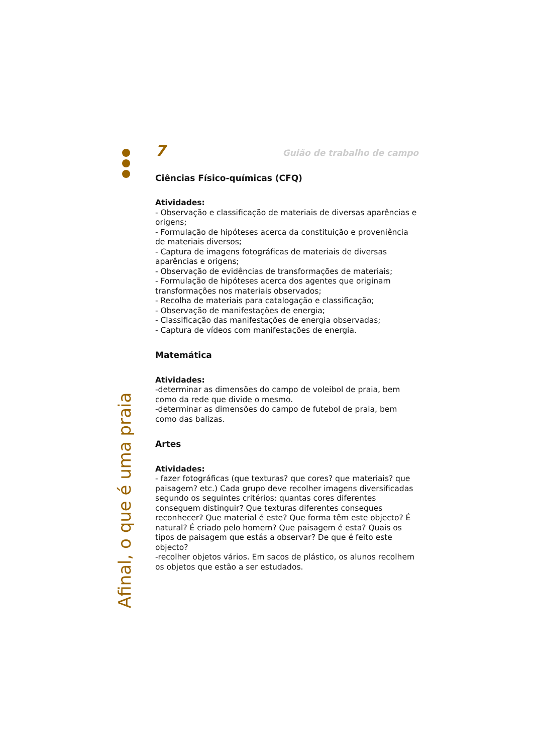7 Guião de trabalho de campo
Ciências Físico-químicas (CFQ)
Atividades:
- Observação e classificação de materiais de diversas aparências e origens;
- Formulação de hipóteses acerca da constituição e proveniência de materiais diversos;
- Captura de imagens fotográficas de materiais de diversas aparências e origens;
- Observação de evidências de transformações de materiais;
- Formulação de hipóteses acerca dos agentes que originam transformações nos materiais observados;
- Recolha de materiais para catalogação e classificação;
- Observação de manifestações de energia;
- Classificação das manifestações de energia observadas;
- Captura de vídeos com manifestações de energia.
Matemática
Atividades:
-determinar as dimensões do campo de voleibol de praia, bem como da rede que divide o mesmo.
-determinar as dimensões do campo de futebol de praia, bem como das balizas.
Artes
Atividades:
- fazer fotográficas (que texturas? que cores? que materiais? que paisagem? etc.) Cada grupo deve recolher imagens diversificadas segundo os seguintes critérios: quantas cores diferentes conseguem distinguir? Que texturas diferentes consegues reconhecer? Que material é este? Que forma têm este objecto? É natural? É criado pelo homem? Que paisagem é esta? Quais os tipos de paisagem que estás a observar? De que é feito este objecto?
-recolher objetos vários. Em sacos de plástico, os alunos recolhem os objetos que estão a ser estudados.
Afinal, o que é uma praia